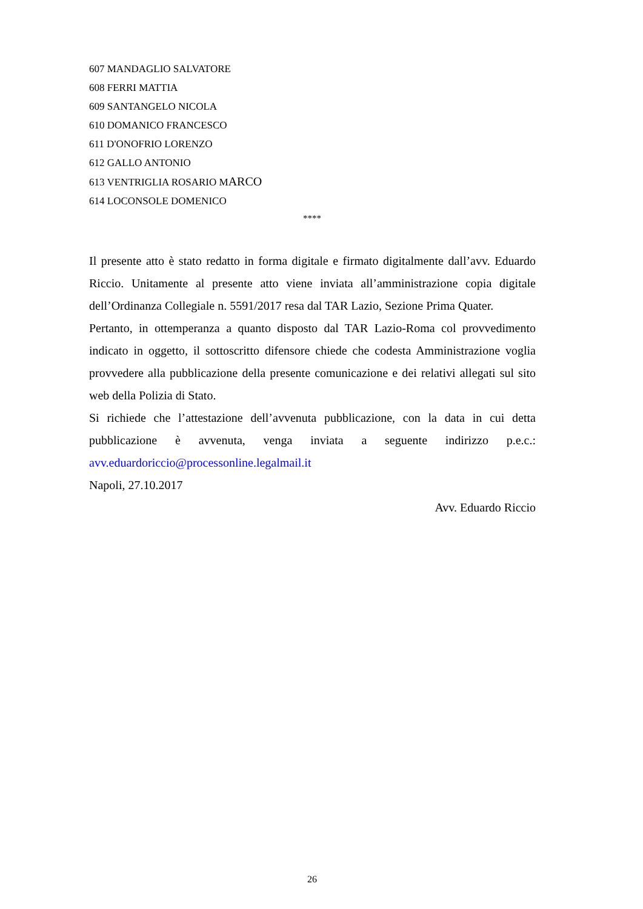607 MANDAGLIO SALVATORE
608 FERRI MATTIA
609 SANTANGELO NICOLA
610 DOMANICO FRANCESCO
611 D'ONOFRIO LORENZO
612 GALLO ANTONIO
613 VENTRIGLIA ROSARIO MARCO
614 LOCONSOLE DOMENICO
****
Il presente atto è stato redatto in forma digitale e firmato digitalmente dall’avv. Eduardo Riccio. Unitamente al presente atto viene inviata all’amministrazione copia digitale dell’Ordinanza Collegiale n. 5591/2017 resa dal TAR Lazio, Sezione Prima Quater.
Pertanto, in ottemperanza a quanto disposto dal TAR Lazio-Roma col provvedimento indicato in oggetto, il sottoscritto difensore chiede che codesta Amministrazione voglia provvedere alla pubblicazione della presente comunicazione e dei relativi allegati sul sito web della Polizia di Stato.
Si richiede che l’attestazione dell’avvenuta pubblicazione, con la data in cui detta pubblicazione è avvenuta, venga inviata a seguente indirizzo p.e.c.: avv.eduardoriccio@processonline.legalmail.it
Napoli, 27.10.2017
Avv. Eduardo Riccio
26